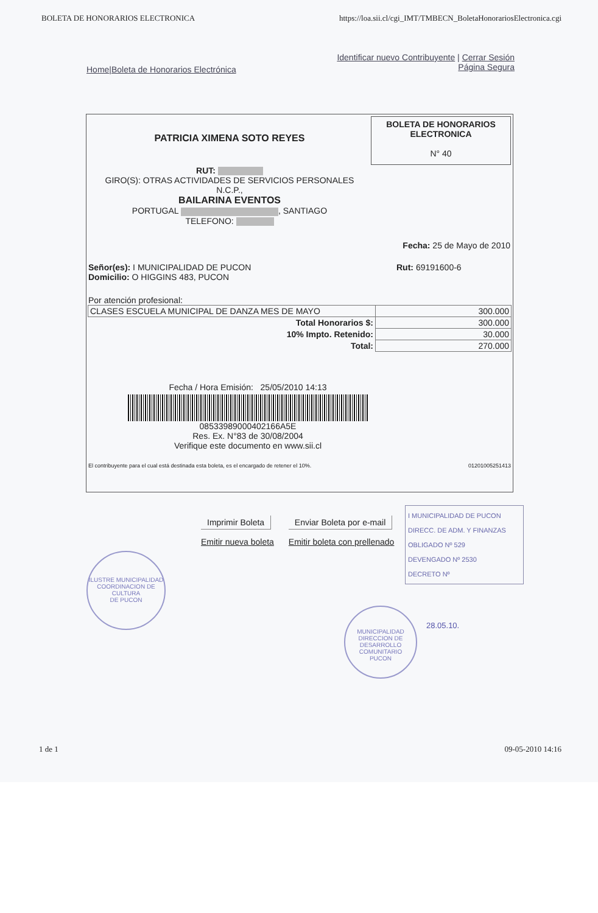BOLETA DE HONORARIOS ELECTRONICA https://loa.sii.cl/cgi_IMT/TMBECN_BoletaHonorariosElectronica.cgi
Home|Boleta de Honorarios Electrónica Identificar nuevo Contribuyente | Cerrar Sesión
Página Segura
BOLETA DE HONORARIOS
ELECTRONICA
N° 40
PATRICIA XIMENA SOTO REYES
RUT:
GIRO(S): OTRAS ACTIVIDADES DE SERVICIOS PERSONALES
N.C.P.,
BAILARINA EVENTOS
PORTUGAL , SANTIAGO
TELEFONO:
Fecha: 25 de Mayo de 2010
Señor(es): I MUNICIPALIDAD DE PUCON
Domicilio: O HIGGINS 483, PUCON
Rut: 69191600-6
Por atención profesional:
| CLASES ESCUELA MUNICIPAL DE DANZA MES DE MAYO | 300.000 |
| Total Honorarios $: | 300.000 |
| 10% Impto. Retenido: | 30.000 |
| Total: | 270.000 |
Fecha / Hora Emisión: 25/05/2010 14:13
08533989000402166A5E
Res. Ex. N°83 de 30/08/2004
Verifique este documento en www.sii.cl
El contribuyente para el cual está destinada esta boleta, es el encargado de retener el 10%. 01201005251413
Imprimir Boleta
Emitir nueva boleta
Enviar Boleta por e-mail
Emitir boleta con prellenado
I MUNICIPALIDAD DE PUCON
DIRECC. DE ADM. Y FINANZAS
OBLIGADO Nº 529
DEVENGADO Nº 2530
DECRETO Nº
ILUSTRE MUNICIPALIDAD
COORDINACION DE CULTURA
DE PUCON
MUNICIPALIDAD
DIRECCION DE DESARROLLO COMUNITARIO
PUCON
28.05.10.
1 de 1 09-05-2010 14:16